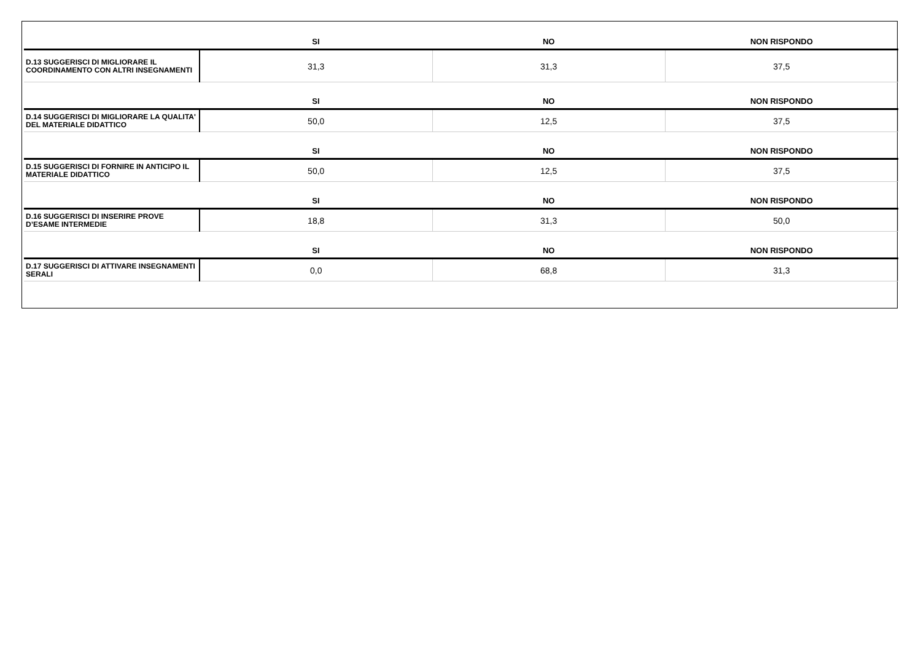| | SI | NO | NON RISPONDO |
| --- | --- | --- | --- |
| D.13 SUGGERISCI DI MIGLIORARE IL COORDINAMENTO CON ALTRI INSEGNAMENTI | 31,3 | 31,3 | 37,5 |
| | SI | NO | NON RISPONDO |
| D.14 SUGGERISCI DI MIGLIORARE LA QUALITA' DEL MATERIALE DIDATTICO | 50,0 | 12,5 | 37,5 |
| | SI | NO | NON RISPONDO |
| D.15 SUGGERISCI DI FORNIRE IN ANTICIPO IL MATERIALE DIDATTICO | 50,0 | 12,5 | 37,5 |
| | SI | NO | NON RISPONDO |
| D.16 SUGGERISCI DI INSERIRE PROVE D’ESAME INTERMEDIE | 18,8 | 31,3 | 50,0 |
| | SI | NO | NON RISPONDO |
| D.17 SUGGERISCI DI ATTIVARE INSEGNAMENTI SERALI | 0,0 | 68,8 | 31,3 |